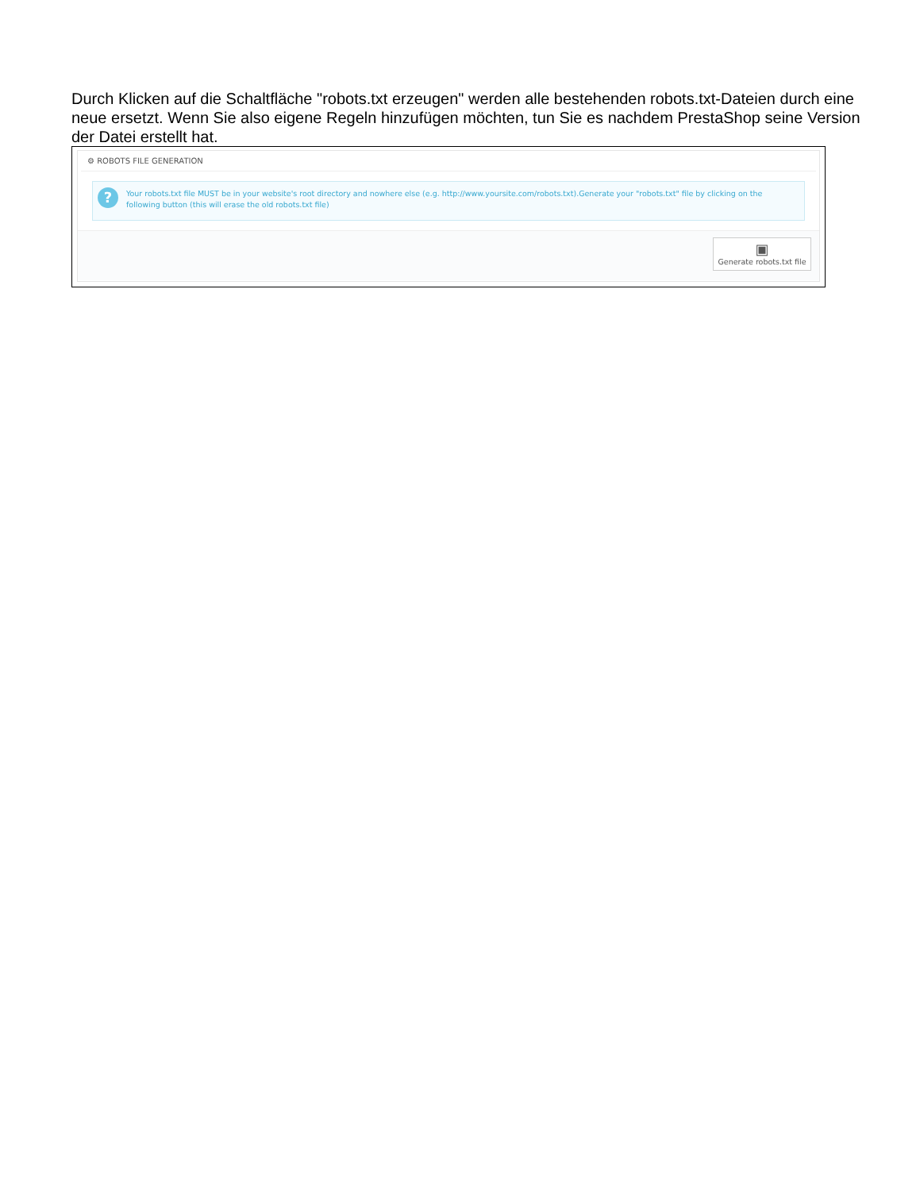Durch Klicken auf die Schaltfläche "robots.txt erzeugen" werden alle bestehenden robots.txt-Dateien durch eine neue ersetzt. Wenn Sie also eigene Regeln hinzufügen möchten, tun Sie es nachdem PrestaShop seine Version der Datei erstellt hat.
⚙ ROBOTS FILE GENERATION
? Your robots.txt file MUST be in your website's root directory and nowhere else (e.g. http://www.yoursite.com/robots.txt).Generate your "robots.txt" file by clicking on the following button (this will erase the old robots.txt file)
▣
Generate robots.txt file